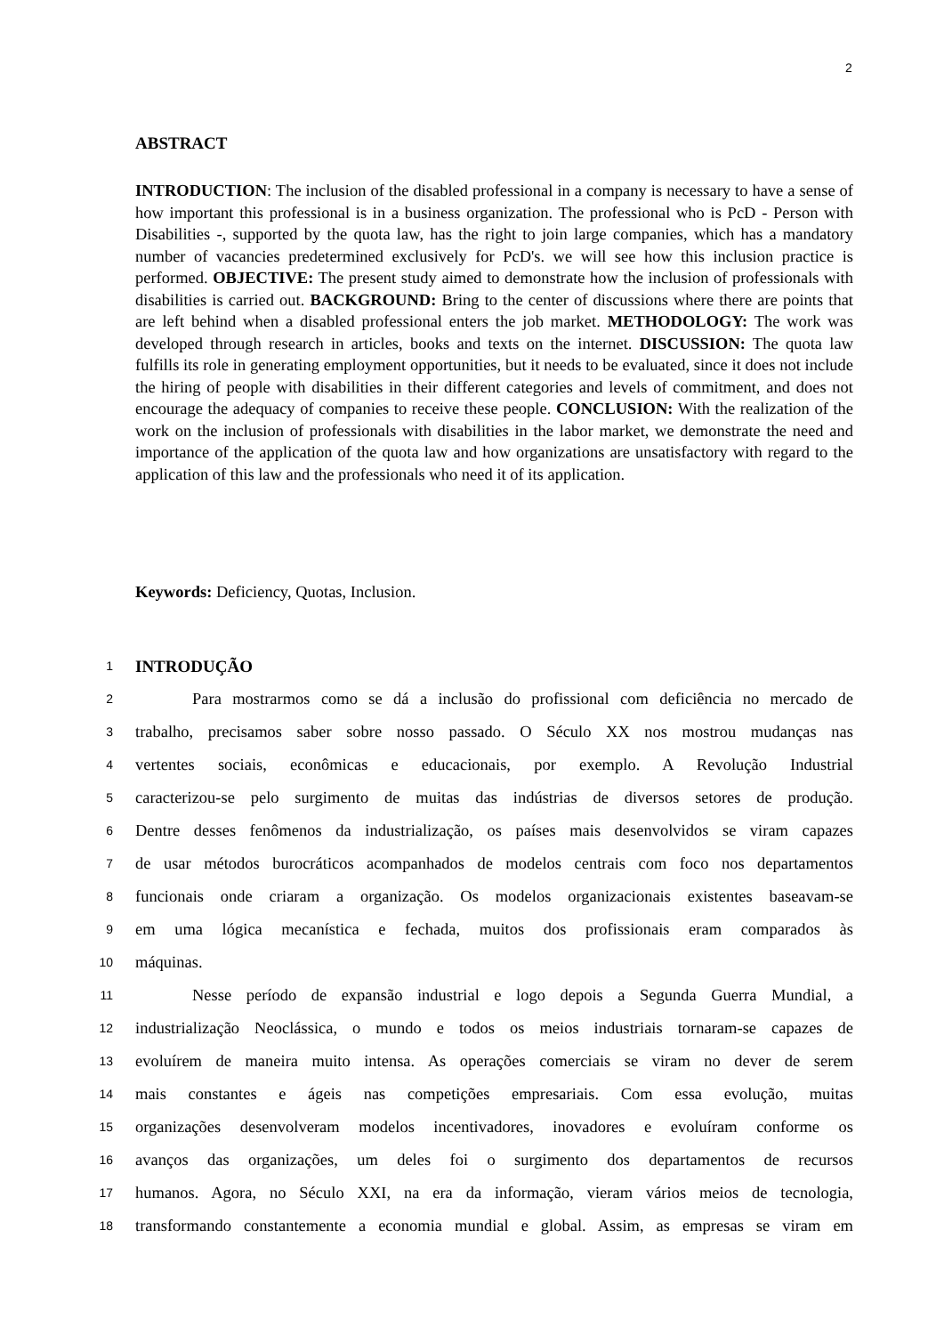2
ABSTRACT
INTRODUCTION: The inclusion of the disabled professional in a company is necessary to have a sense of how important this professional is in a business organization. The professional who is PcD - Person with Disabilities -, supported by the quota law, has the right to join large companies, which has a mandatory number of vacancies predetermined exclusively for PcD's. we will see how this inclusion practice is performed. OBJECTIVE: The present study aimed to demonstrate how the inclusion of professionals with disabilities is carried out. BACKGROUND: Bring to the center of discussions where there are points that are left behind when a disabled professional enters the job market. METHODOLOGY: The work was developed through research in articles, books and texts on the internet. DISCUSSION: The quota law fulfills its role in generating employment opportunities, but it needs to be evaluated, since it does not include the hiring of people with disabilities in their different categories and levels of commitment, and does not encourage the adequacy of companies to receive these people. CONCLUSION: With the realization of the work on the inclusion of professionals with disabilities in the labor market, we demonstrate the need and importance of the application of the quota law and how organizations are unsatisfactory with regard to the application of this law and the professionals who need it of its application.
Keywords: Deficiency, Quotas, Inclusion.
1 INTRODUÇÃO
2 Para mostrarmos como se dá a inclusão do profissional com deficiência no mercado de
3 trabalho, precisamos saber sobre nosso passado. O Século XX nos mostrou mudanças nas
4 vertentes sociais, econômicas e educacionais, por exemplo. A Revolução Industrial
5 caracterizou-se pelo surgimento de muitas das indústrias de diversos setores de produção.
6 Dentre desses fenômenos da industrialização, os países mais desenvolvidos se viram capazes
7 de usar métodos burocráticos acompanhados de modelos centrais com foco nos departamentos
8 funcionais onde criaram a organização. Os modelos organizacionais existentes baseavam-se
9 em uma lógica mecanística e fechada, muitos dos profissionais eram comparados às
10 máquinas.
11 Nesse período de expansão industrial e logo depois a Segunda Guerra Mundial, a
12 industrialização Neoclássica, o mundo e todos os meios industriais tornaram-se capazes de
13 evoluírem de maneira muito intensa. As operações comerciais se viram no dever de serem
14 mais constantes e ágeis nas competições empresariais. Com essa evolução, muitas
15 organizações desenvolveram modelos incentivadores, inovadores e evoluíram conforme os
16 avanços das organizações, um deles foi o surgimento dos departamentos de recursos
17 humanos. Agora, no Século XXI, na era da informação, vieram vários meios de tecnologia,
18 transformando constantemente a economia mundial e global. Assim, as empresas se viram em